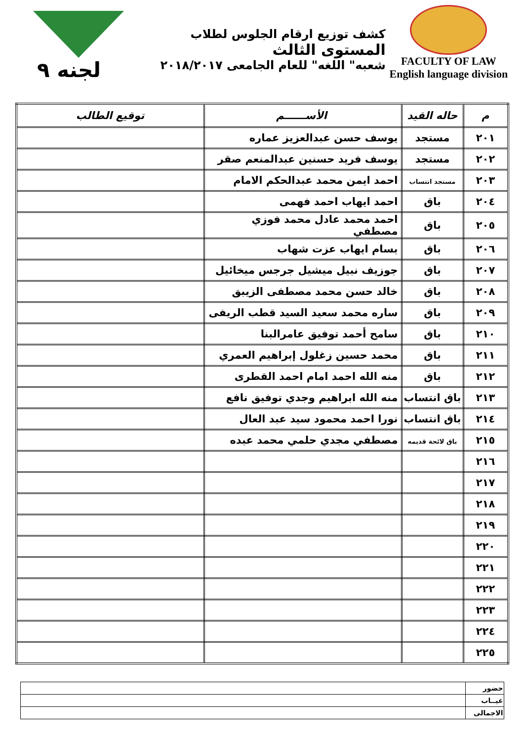FACULTY OF LAW
English language division
كشف توزيع ارقام الجلوس لطلاب المستوى الثالث
شعبه" اللغه" للعام الجامعى ٢٠١٨/٢٠١٧
لجنه ٩
| م | حاله القيد | الأســــــم | توقيع الطالب |
| --- | --- | --- | --- |
| ٢٠١ | مستجد | يوسف حسن عبدالعزيز عماره | |
| ٢٠٢ | مستجد | يوسف فريد حسنين عبدالمنعم صقر | |
| ٢٠٣ | مستجد انتساب | احمد ايمن محمد عبدالحكم الامام | |
| ٢٠٤ | باق | احمد ايهاب احمد فهمى | |
| ٢٠٥ | باق | احمد محمد عادل محمد فوزي مصطفي | |
| ٢٠٦ | باق | بسام ايهاب عزت شهاب | |
| ٢٠٧ | باق | جوزيف نبيل ميشيل جرجس ميخائيل | |
| ٢٠٨ | باق | خالد حسن محمد مصطفى الزيبق | |
| ٢٠٩ | باق | ساره محمد سعيد السيد قطب الريفى | |
| ٢١٠ | باق | سامح أحمد توفيق عامرالبنا | |
| ٢١١ | باق | محمد حسين زغلول إبراهيم العمري | |
| ٢١٢ | باق | منه الله احمد امام احمد القطرى | |
| ٢١٣ | باق انتساب | منه الله ابراهيم وجدي توفيق نافع | |
| ٢١٤ | باق انتساب | نورا احمد محمود سيد عبد العال | |
| ٢١٥ | باق لائحة قديمه | مصطفي مجدي حلمي محمد عبده | |
| ٢١٦ | | | |
| ٢١٧ | | | |
| ٢١٨ | | | |
| ٢١٩ | | | |
| ٢٢٠ | | | |
| ٢٢١ | | | |
| ٢٢٢ | | | |
| ٢٢٣ | | | |
| ٢٢٤ | | | |
| ٢٢٥ | | | |
| حضور | |
| غيــاب | |
| الاجمالى | |